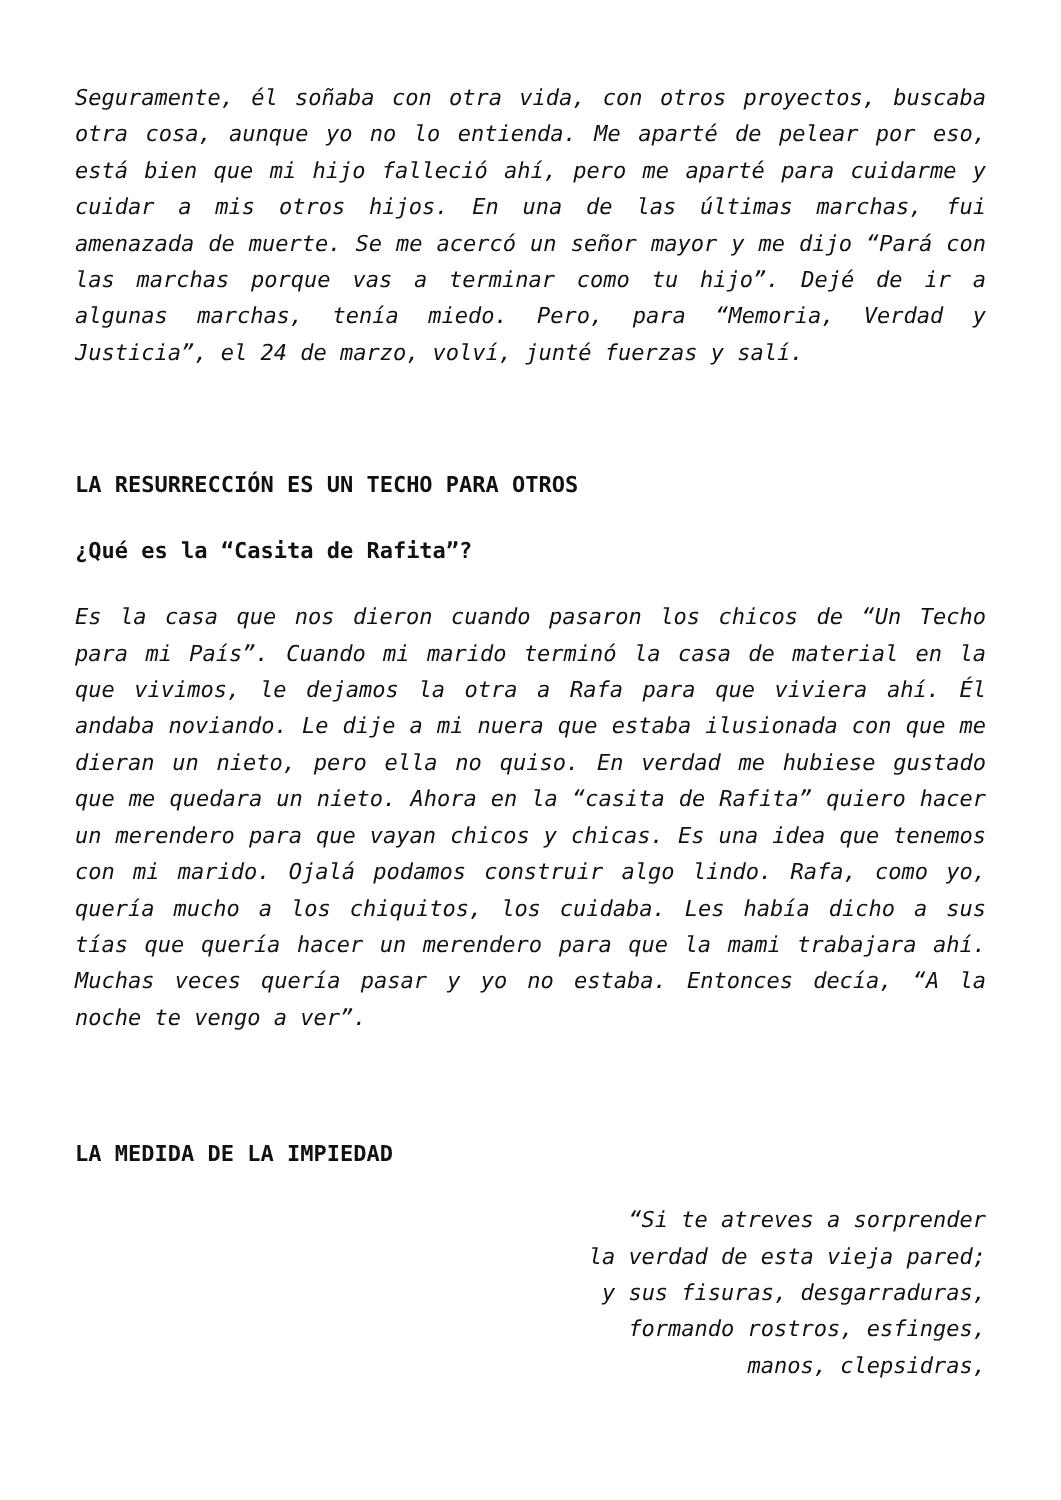Seguramente, él soñaba con otra vida, con otros proyectos, buscaba otra cosa, aunque yo no lo entienda. Me aparté de pelear por eso, está bien que mi hijo falleció ahí, pero me aparté para cuidarme y cuidar a mis otros hijos. En una de las últimas marchas, fui amenazada de muerte. Se me acercó un señor mayor y me dijo “Pará con las marchas porque vas a terminar como tu hijo”. Dejé de ir a algunas marchas, tenía miedo. Pero, para “Memoria, Verdad y Justicia”, el 24 de marzo, volví, junté fuerzas y salí.
LA RESURRECCIÓN ES UN TECHO PARA OTROS
¿Qué es la “Casita de Rafita”?
Es la casa que nos dieron cuando pasaron los chicos de “Un Techo para mi País”. Cuando mi marido terminó la casa de material en la que vivimos, le dejamos la otra a Rafa para que viviera ahí. Él andaba noviando. Le dije a mi nuera que estaba ilusionada con que me dieran un nieto, pero ella no quiso. En verdad me hubiese gustado que me quedara un nieto. Ahora en la “casita de Rafita” quiero hacer un merendero para que vayan chicos y chicas. Es una idea que tenemos con mi marido. Ojalá podamos construir algo lindo. Rafa, como yo, quería mucho a los chiquitos, los cuidaba. Les había dicho a sus tías que quería hacer un merendero para que la mami trabajara ahí. Muchas veces quería pasar y yo no estaba. Entonces decía, “A la noche te vengo a ver”.
LA MEDIDA DE LA IMPIEDAD
“Si te atreves a sorprender
la verdad de esta vieja pared;
y sus fisuras, desgarraduras,
formando rostros, esfinges,
manos, clepsidras,